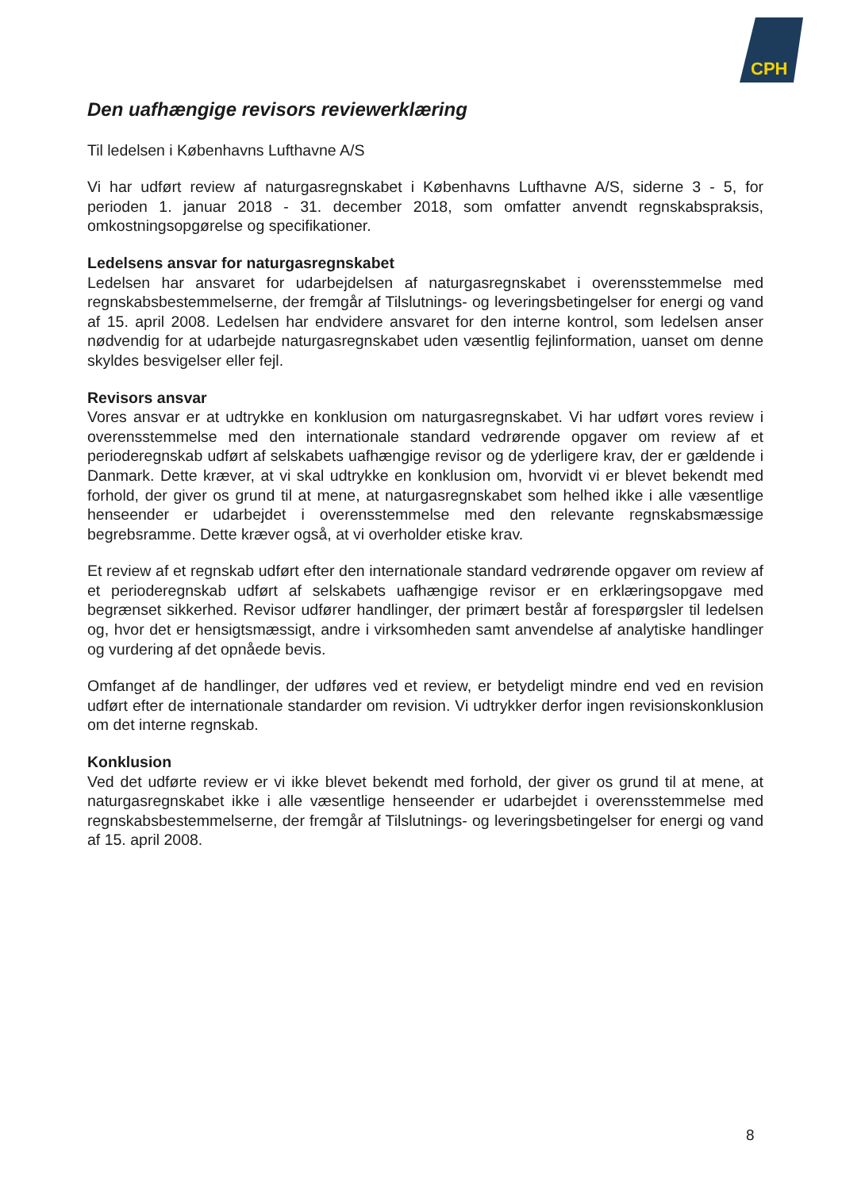CPH
Den uafhængige revisors reviewerklæring
Til ledelsen i Københavns Lufthavne A/S
Vi har udført review af naturgasregnskabet i Københavns Lufthavne A/S, siderne 3 - 5, for perioden 1. januar 2018 - 31. december 2018, som omfatter anvendt regnskabspraksis, omkostningsopgørelse og specifikationer.
Ledelsens ansvar for naturgasregnskabet
Ledelsen har ansvaret for udarbejdelsen af naturgasregnskabet i overensstemmelse med regnskabsbestemmelserne, der fremgår af Tilslutnings- og leveringsbetingelser for energi og vand af 15. april 2008. Ledelsen har endvidere ansvaret for den interne kontrol, som ledelsen anser nødvendig for at udarbejde naturgasregnskabet uden væsentlig fejlinformation, uanset om denne skyldes besvigelser eller fejl.
Revisors ansvar
Vores ansvar er at udtrykke en konklusion om naturgasregnskabet. Vi har udført vores review i overensstemmelse med den internationale standard vedrørende opgaver om review af et perioderegnskab udført af selskabets uafhængige revisor og de yderligere krav, der er gældende i Danmark. Dette kræver, at vi skal udtrykke en konklusion om, hvorvidt vi er blevet bekendt med forhold, der giver os grund til at mene, at naturgasregnskabet som helhed ikke i alle væsentlige henseender er udarbejdet i overensstemmelse med den relevante regnskabsmæssige begrebsramme. Dette kræver også, at vi overholder etiske krav.
Et review af et regnskab udført efter den internationale standard vedrørende opgaver om review af et perioderegnskab udført af selskabets uafhængige revisor er en erklæringsopgave med begrænset sikkerhed. Revisor udfører handlinger, der primært består af forespørgsler til ledelsen og, hvor det er hensigtsmæssigt, andre i virksomheden samt anvendelse af analytiske handlinger og vurdering af det opnåede bevis.
Omfanget af de handlinger, der udføres ved et review, er betydeligt mindre end ved en revision udført efter de internationale standarder om revision. Vi udtrykker derfor ingen revisionskonklusion om det interne regnskab.
Konklusion
Ved det udførte review er vi ikke blevet bekendt med forhold, der giver os grund til at mene, at naturgasregnskabet ikke i alle væsentlige henseender er udarbejdet i overensstemmelse med regnskabsbestemmelserne, der fremgår af Tilslutnings- og leveringsbetingelser for energi og vand af 15. april 2008.
8